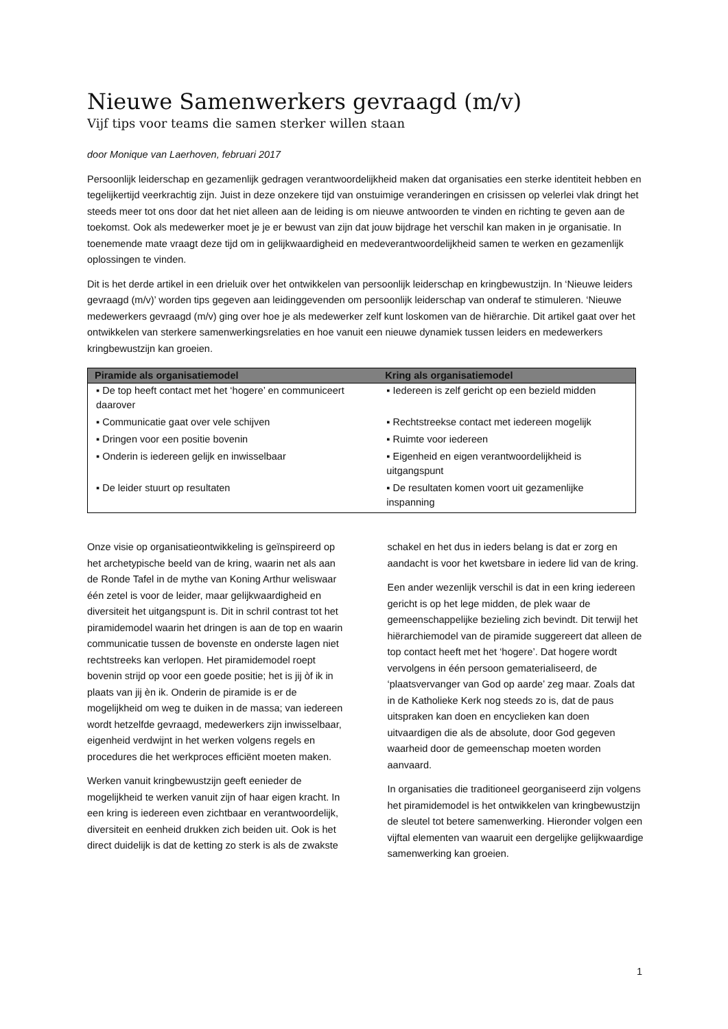Nieuwe Samenwerkers gevraagd (m/v)
Vijf tips voor teams die samen sterker willen staan
door Monique van Laerhoven, februari 2017
Persoonlijk leiderschap en gezamenlijk gedragen verantwoordelijkheid maken dat organisaties een sterke identiteit hebben en tegelijkertijd veerkrachtig zijn. Juist in deze onzekere tijd van onstuimige veranderingen en crisissen op velerlei vlak dringt het steeds meer tot ons door dat het niet alleen aan de leiding is om nieuwe antwoorden te vinden en richting te geven aan de toekomst. Ook als medewerker moet je je er bewust van zijn dat jouw bijdrage het verschil kan maken in je organisatie. In toenemende mate vraagt deze tijd om in gelijkwaardigheid en medeverantwoordelijkheid samen te werken en gezamenlijk oplossingen te vinden.
Dit is het derde artikel in een drieluik over het ontwikkelen van persoonlijk leiderschap en kringbewustzijn. In ‘Nieuwe leiders gevraagd (m/v)’ worden tips gegeven aan leidinggevenden om persoonlijk leiderschap van onderaf te stimuleren. ‘Nieuwe medewerkers gevraagd (m/v) ging over hoe je als medewerker zelf kunt loskomen van de hiërarchie. Dit artikel gaat over het ontwikkelen van sterkere samenwerkingsrelaties en hoe vanuit een nieuwe dynamiek tussen leiders en medewerkers kringbewustzijn kan groeien.
| Piramide als organisatiemodel | Kring als organisatiemodel |
| --- | --- |
| ▪ De top heeft contact met het ‘hogere’ en communiceert daarover | ▪ Iedereen is zelf gericht op een bezield midden |
| ▪ Communicatie gaat over vele schijven | ▪ Rechtstreekse contact met iedereen mogelijk |
| ▪ Dringen voor een positie bovenin | ▪ Ruimte voor iedereen |
| ▪ Onderin is iedereen gelijk en inwisselbaar | ▪ Eigenheid en eigen verantwoordelijkheid is uitgangspunt |
| ▪ De leider stuurt op resultaten | ▪ De resultaten komen voort uit gezamenlijke inspanning |
Onze visie op organisatieontwikkeling is geïnspireerd op het archetypische beeld van de kring, waarin net als aan de Ronde Tafel in de mythe van Koning Arthur weliswaar één zetel is voor de leider, maar gelijkwaardigheid en diversiteit het uitgangspunt is. Dit in schril contrast tot het piramidemodel waarin het dringen is aan de top en waarin communicatie tussen de bovenste en onderste lagen niet rechtstreeks kan verlopen. Het piramidemodel roept bovenin strijd op voor een goede positie; het is jij òf ik in plaats van jij èn ik. Onderin de piramide is er de mogelijkheid om weg te duiken in de massa; van iedereen wordt hetzelfde gevraagd, medewerkers zijn inwisselbaar, eigenheid verdwijnt in het werken volgens regels en procedures die het werkproces efficiënt moeten maken.
Werken vanuit kringbewustzijn geeft eenieder de mogelijkheid te werken vanuit zijn of haar eigen kracht. In een kring is iedereen even zichtbaar en verantwoordelijk, diversiteit en eenheid drukken zich beiden uit. Ook is het direct duidelijk is dat de ketting zo sterk is als de zwakste schakel en het dus in ieders belang is dat er zorg en aandacht is voor het kwetsbare in iedere lid van de kring.
Een ander wezenlijk verschil is dat in een kring iedereen gericht is op het lege midden, de plek waar de gemeenschappelijke bezieling zich bevindt. Dit terwijl het hiërarchiemodel van de piramide suggereert dat alleen de top contact heeft met het ‘hogere’. Dat hogere wordt vervolgens in één persoon gematerialiseerd, de ‘plaatsvervanger van God op aarde’ zeg maar. Zoals dat in de Katholieke Kerk nog steeds zo is, dat de paus uitspraken kan doen en encyclieken kan doen uitvaardigen die als de absolute, door God gegeven waarheid door de gemeenschap moeten worden aanvaard.
In organisaties die traditioneel georganiseerd zijn volgens het piramidemodel is het ontwikkelen van kringbewustzijn de sleutel tot betere samenwerking. Hieronder volgen een vijftal elementen van waaruit een dergelijke gelijkwaardige samenwerking kan groeien.
1